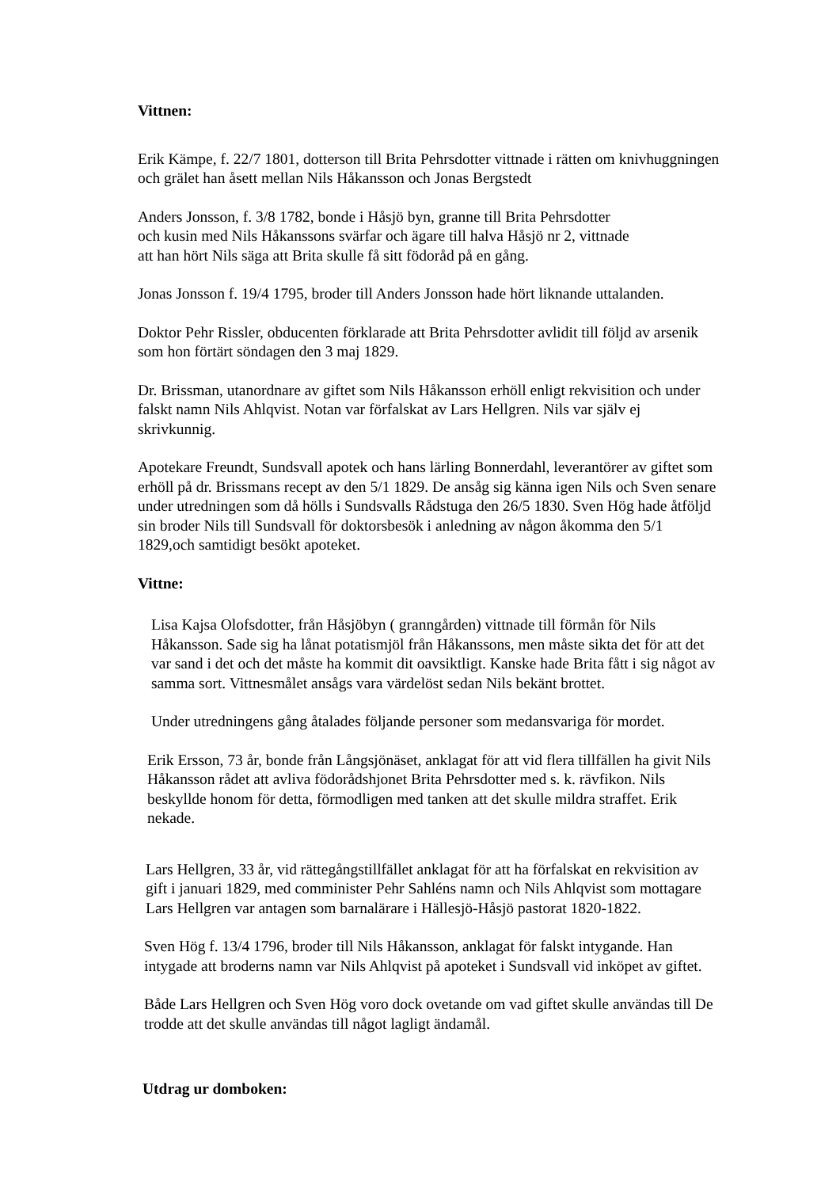Vittnen:
Erik Kämpe, f. 22/7 1801, dotterson till Brita Pehrsdotter vittnade i rätten om knivhuggningen och grälet han åsett mellan Nils Håkansson och Jonas Bergstedt
Anders Jonsson, f. 3/8 1782, bonde i Håsjö byn, granne till Brita Pehrsdotter
och kusin med Nils Håkanssons svärfar och ägare till halva Håsjö nr 2, vittnade
att han hört Nils säga att Brita skulle få sitt födoråd på en gång.
Jonas Jonsson f. 19/4 1795, broder till Anders Jonsson hade hört liknande uttalanden.
Doktor Pehr Rissler, obducenten förklarade att Brita Pehrsdotter avlidit till följd av arsenik som hon förtärt söndagen den 3 maj 1829.
Dr. Brissman, utanordnare av giftet som Nils Håkansson erhöll enligt rekvisition och under falskt namn Nils Ahlqvist. Notan var förfalskat av Lars Hellgren. Nils var själv ej skrivkunnig.
Apotekare Freundt, Sundsvall apotek och hans lärling Bonnerdahl, leverantörer av giftet som erhöll på dr. Brissmans recept av den 5/1 1829. De ansåg sig känna igen Nils och Sven senare under utredningen som då hölls i Sundsvalls Rådstuga den 26/5 1830. Sven Hög hade åtföljd sin broder Nils till Sundsvall för doktorsbesök i anledning av någon åkomma den 5/1 1829,och samtidigt besökt apoteket.
Vittne:
Lisa Kajsa Olofsdotter, från Håsjöbyn ( granngården) vittnade till förmån för Nils Håkansson. Sade sig ha lånat potatismjöl från Håkanssons, men måste sikta det för att det var sand i det och det måste ha kommit dit oavsiktligt. Kanske hade Brita fått i sig något av samma sort. Vittnesmålet ansågs vara värdelöst sedan Nils bekänt brottet.
Under utredningens gång åtalades följande personer som medansvariga för mordet.
Erik Ersson, 73 år, bonde från Långsjönäset, anklagat för att vid flera tillfällen ha givit Nils Håkansson rådet att avliva födorådshjonet Brita Pehrsdotter med s. k. rävfikon. Nils beskyllde honom för detta, förmodligen med tanken att det skulle mildra straffet. Erik nekade.
Lars Hellgren, 33 år, vid rättegångstillfället anklagat för att ha förfalskat en rekvisition av gift i januari 1829, med comminister Pehr Sahléns namn och Nils Ahlqvist som mottagare Lars Hellgren var antagen som barnalärare i Hällesjö-Håsjö pastorat 1820-1822.
Sven Hög f. 13/4 1796, broder till Nils Håkansson, anklagat för falskt intygande. Han intygade att broderns namn var Nils Ahlqvist på apoteket i Sundsvall vid inköpet av giftet.
Både Lars Hellgren och Sven Hög voro dock ovetande om vad giftet skulle användas till De trodde att det skulle användas till något lagligt ändamål.
Utdrag ur domboken: